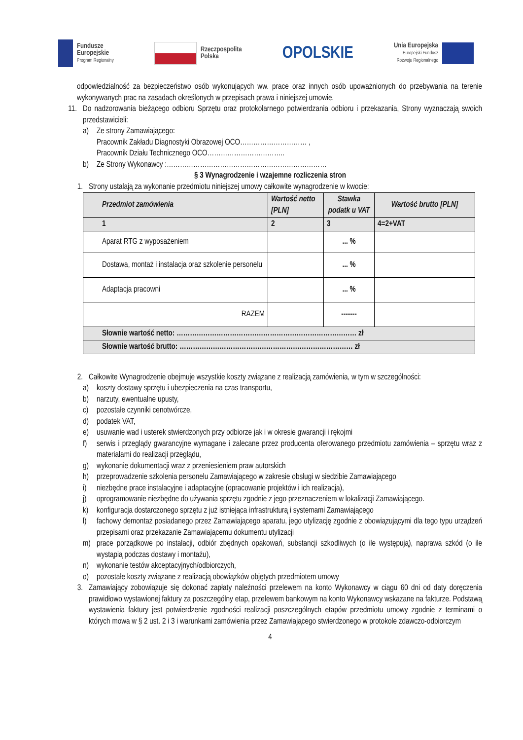Fundusze
Europejskie
Program Regionalny
Rzeczpospolita
Polska
OPOLSKIE
Unia Europejska
Europejski Fundusz
Rozwoju Regionalnego
odpowiedzialność za bezpieczeństwo osób wykonujących ww. prace oraz innych osób upoważnionych do przebywania na terenie wykonywanych prac na zasadach określonych w przepisach prawa i niniejszej umowie.
11. Do nadzorowania bieżącego odbioru Sprzętu oraz protokolarnego potwierdzania odbioru i przekazania, Strony wyznaczają swoich przedstawicieli:
a) Ze strony Zamawiającego:
Pracownik Zakładu Diagnostyki Obrazowej OCO………………………… ,
Pracownik Działu Technicznego OCO……………………………..
b) Ze Strony Wykonawcy :………………………………………………………………
§ 3 Wynagrodzenie i wzajemne rozliczenia stron
1. Strony ustalają za wykonanie przedmiotu niniejszej umowy całkowite wynagrodzenie w kwocie:
| Przedmiot zamówienia | Wartość netto [PLN] | Stawka podatk u VAT | Wartość brutto [PLN] |
| --- | --- | --- | --- |
| 1 | 2 | 3 | 4=2+VAT |
| Aparat RTG z wyposażeniem | | ... % | |
| Dostawa, montaż i instalacja oraz szkolenie personelu | | ... % | |
| Adaptacja pracowni | | ... % | |
| RAZEM | | ------- | |
| Słownie wartość netto: ……………………………………………………………………… zł | | | |
| Słownie wartość brutto: …………………………………………………………………… zł | | | |
2. Całkowite Wynagrodzenie obejmuje wszystkie koszty związane z realizacją zamówienia, w tym w szczególności:
a) koszty dostawy sprzętu i ubezpieczenia na czas transportu,
b) narzuty, ewentualne upusty,
c) pozostałe czynniki cenotwórcze,
d) podatek VAT,
e) usuwanie wad i usterek stwierdzonych przy odbiorze jak i w okresie gwarancji i rękojmi
f) serwis i przeglądy gwarancyjne wymagane i zalecane przez producenta oferowanego przedmiotu zamówienia – sprzętu wraz z materiałami do realizacji przeglądu,
g) wykonanie dokumentacji wraz z przeniesieniem praw autorskich
h) przeprowadzenie szkolenia personelu Zamawiającego w zakresie obsługi w siedzibie Zamawiającego
i) niezbędne prace instalacyjne i adaptacyjne (opracowanie projektów i ich realizacja),
j) oprogramowanie niezbędne do używania sprzętu zgodnie z jego przeznaczeniem w lokalizacji Zamawiającego.
k) konfiguracja dostarczonego sprzętu z już istniejąca infrastrukturą i systemami Zamawiającego
l) fachowy demontaż posiadanego przez Zamawiającego aparatu, jego utylizację zgodnie z obowiązującymi dla tego typu urządzeń przepisami oraz przekazanie Zamawiającemu dokumentu utylizacji
m) prace porządkowe po instalacji, odbiór zbędnych opakowań, substancji szkodliwych (o ile występują), naprawa szkód (o ile wystąpią podczas dostawy i montażu),
n) wykonanie testów akceptacyjnych/odbiorczych,
o) pozostałe koszty związane z realizacją obowiązków objętych przedmiotem umowy
3. Zamawiający zobowiązuje się dokonać zapłaty należności przelewem na konto Wykonawcy w ciągu 60 dni od daty doręczenia prawidłowo wystawionej faktury za poszczególny etap, przelewem bankowym na konto Wykonawcy wskazane na fakturze. Podstawą wystawienia faktury jest potwierdzenie zgodności realizacji poszczególnych etapów przedmiotu umowy zgodnie z terminami o których mowa w § 2 ust. 2 i 3 i warunkami zamówienia przez Zamawiającego stwierdzonego w protokole zdawczo-odbiorczym
4